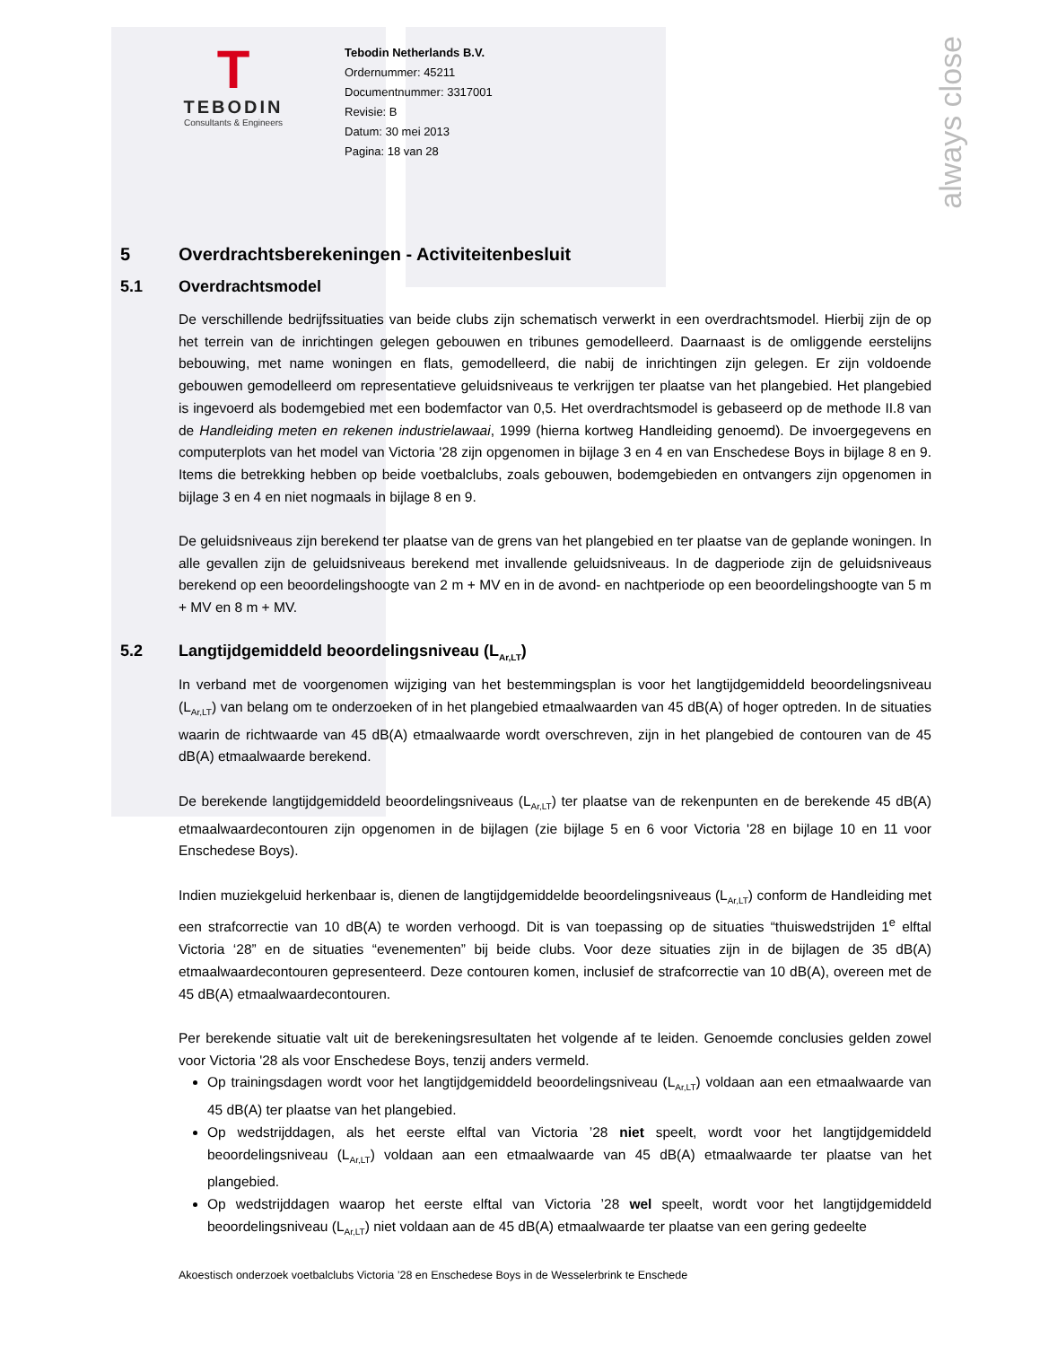always close
T
TEBODIN
Consultants & Engineers
Tebodin Netherlands B.V.
Ordernummer: 45211
Documentnummer: 3317001
Revisie: B
Datum: 30 mei 2013
Pagina: 18 van 28
5 Overdrachtsberekeningen - Activiteitenbesluit
5.1 Overdrachtsmodel
De verschillende bedrijfssituaties van beide clubs zijn schematisch verwerkt in een overdrachtsmodel. Hierbij zijn de op het terrein van de inrichtingen gelegen gebouwen en tribunes gemodelleerd. Daarnaast is de omliggende eerstelijns bebouwing, met name woningen en flats, gemodelleerd, die nabij de inrichtingen zijn gelegen. Er zijn voldoende gebouwen gemodelleerd om representatieve geluidsniveaus te verkrijgen ter plaatse van het plangebied. Het plangebied is ingevoerd als bodemgebied met een bodemfactor van 0,5. Het overdrachtsmodel is gebaseerd op de methode II.8 van de Handleiding meten en rekenen industrielawaai, 1999 (hierna kortweg Handleiding genoemd). De invoergegevens en computerplots van het model van Victoria '28 zijn opgenomen in bijlage 3 en 4 en van Enschedese Boys in bijlage 8 en 9. Items die betrekking hebben op beide voetbalclubs, zoals gebouwen, bodemgebieden en ontvangers zijn opgenomen in bijlage 3 en 4 en niet nogmaals in bijlage 8 en 9.
De geluidsniveaus zijn berekend ter plaatse van de grens van het plangebied en ter plaatse van de geplande woningen. In alle gevallen zijn de geluidsniveaus berekend met invallende geluidsniveaus. In de dagperiode zijn de geluidsniveaus berekend op een beoordelingshoogte van 2 m + MV en in de avond- en nachtperiode op een beoordelingshoogte van 5 m + MV en 8 m + MV.
5.2 Langtijdgemiddeld beoordelingsniveau (L<sub>Ar,LT</sub>)
In verband met de voorgenomen wijziging van het bestemmingsplan is voor het langtijdgemiddeld beoordelingsniveau (L<sub>Ar,LT</sub>) van belang om te onderzoeken of in het plangebied etmaalwaarden van 45 dB(A) of hoger optreden. In de situaties waarin de richtwaarde van 45 dB(A) etmaalwaarde wordt overschreven, zijn in het plangebied de contouren van de 45 dB(A) etmaalwaarde berekend.
De berekende langtijdgemiddeld beoordelingsniveaus (L<sub>Ar,LT</sub>) ter plaatse van de rekenpunten en de berekende 45 dB(A) etmaalwaardecontouren zijn opgenomen in de bijlagen (zie bijlage 5 en 6 voor Victoria '28 en bijlage 10 en 11 voor Enschedese Boys).
Indien muziekgeluid herkenbaar is, dienen de langtijdgemiddelde beoordelingsniveaus (L<sub>Ar,LT</sub>) conform de Handleiding met een strafcorrectie van 10 dB(A) te worden verhoogd. Dit is van toepassing op de situaties “thuiswedstrijden 1<sup>e</sup> elftal Victoria ‘28” en de situaties “evenementen” bij beide clubs. Voor deze situaties zijn in de bijlagen de 35 dB(A) etmaalwaardecontouren gepresenteerd. Deze contouren komen, inclusief de strafcorrectie van 10 dB(A), overeen met de 45 dB(A) etmaalwaardecontouren.
Per berekende situatie valt uit de berekeningsresultaten het volgende af te leiden. Genoemde conclusies gelden zowel voor Victoria '28 als voor Enschedese Boys, tenzij anders vermeld.
Op trainingsdagen wordt voor het langtijdgemiddeld beoordelingsniveau (L<sub>Ar,LT</sub>) voldaan aan een etmaalwaarde van 45 dB(A) ter plaatse van het plangebied.
Op wedstrijddagen, als het eerste elftal van Victoria ’28 niet speelt, wordt voor het langtijdgemiddeld beoordelingsniveau (L<sub>Ar,LT</sub>) voldaan aan een etmaalwaarde van 45 dB(A) etmaalwaarde ter plaatse van het plangebied.
Op wedstrijddagen waarop het eerste elftal van Victoria ’28 wel speelt, wordt voor het langtijdgemiddeld beoordelingsniveau (L<sub>Ar,LT</sub>) niet voldaan aan de 45 dB(A) etmaalwaarde ter plaatse van een gering gedeelte
Akoestisch onderzoek voetbalclubs Victoria ’28 en Enschedese Boys in de Wesselerbrink te Enschede